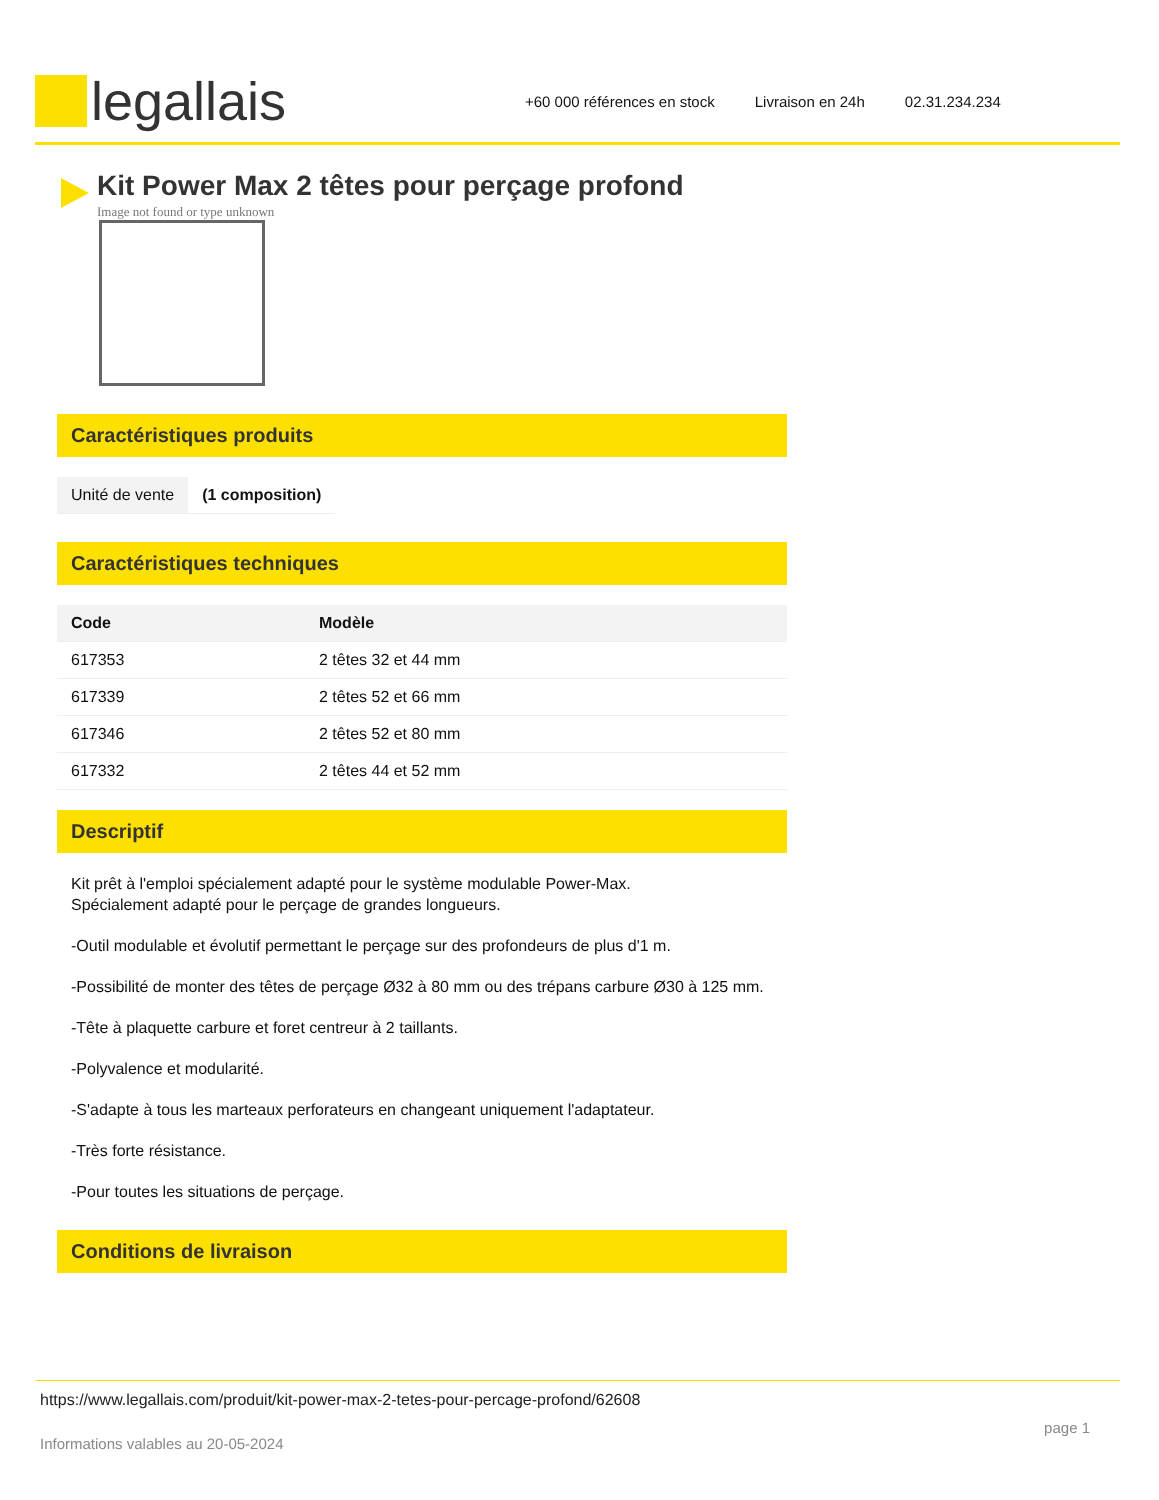legallais
+60 000 références en stock Livraison en 24h 02.31.234.234
Kit Power Max 2 têtes pour perçage profond
Image not found or type unknown
Caractéristiques produits
| Unité de vente | (1 composition) |
Caractéristiques techniques
| Code | Modèle |
| --- | --- |
| 617353 | 2 têtes 32 et 44 mm |
| 617339 | 2 têtes 52 et 66 mm |
| 617346 | 2 têtes 52 et 80 mm |
| 617332 | 2 têtes 44 et 52 mm |
Descriptif
Kit prêt à l'emploi spécialement adapté pour le système modulable Power-Max.
Spécialement adapté pour le perçage de grandes longueurs.
-Outil modulable et évolutif permettant le perçage sur des profondeurs de plus d'1 m.
-Possibilité de monter des têtes de perçage Ø32 à 80 mm ou des trépans carbure Ø30 à 125 mm.
-Tête à plaquette carbure et foret centreur à 2 taillants.
-Polyvalence et modularité.
-S'adapte à tous les marteaux perforateurs en changeant uniquement l'adaptateur.
-Très forte résistance.
-Pour toutes les situations de perçage.
Conditions de livraison
https://www.legallais.com/produit/kit-power-max-2-tetes-pour-percage-profond/62608
Informations valables au 20-05-2024 page 1